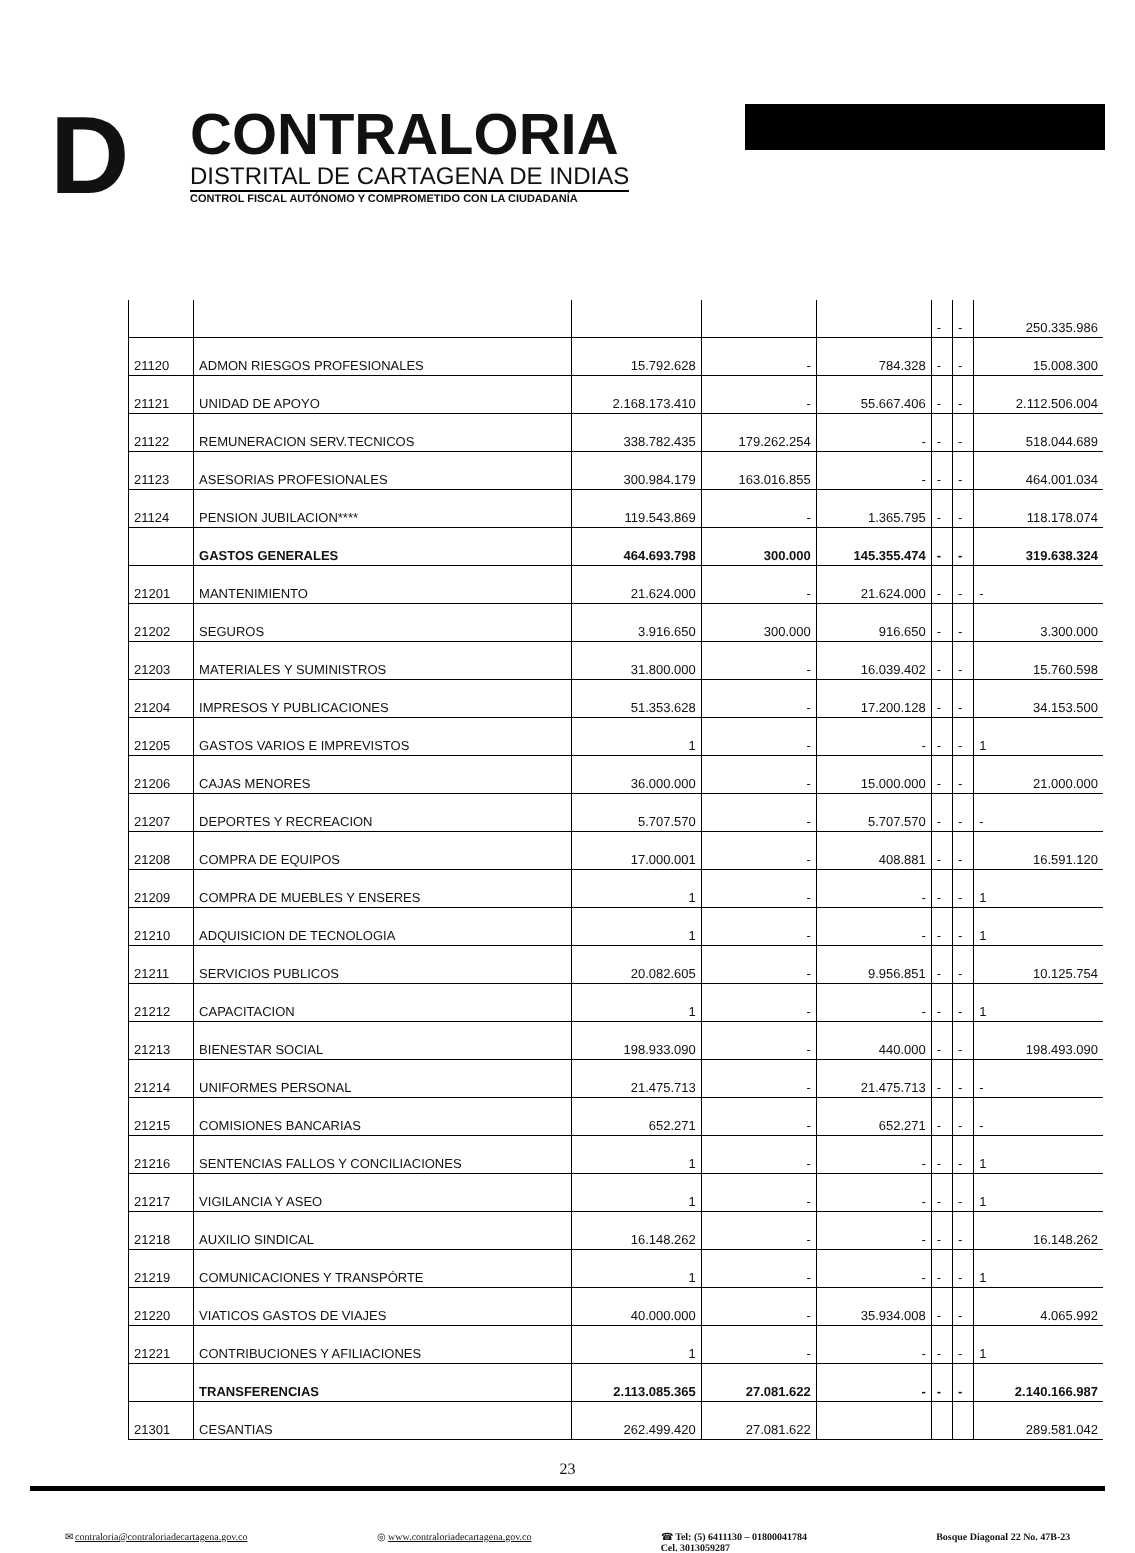D
CONTRALORIA
DISTRITAL DE CARTAGENA DE INDIAS
CONTROL FISCAL AUTÓNOMO Y COMPROMETIDO CON LA CIUDADANÍA
| | | | | | - | - | 250.335.986 |
| 21120 | ADMON RIESGOS PROFESIONALES | 15.792.628 | - | 784.328 | - | - | 15.008.300 |
| 21121 | UNIDAD DE APOYO | 2.168.173.410 | - | 55.667.406 | - | - | 2.112.506.004 |
| 21122 | REMUNERACION SERV.TECNICOS | 338.782.435 | 179.262.254 | - | - | - | 518.044.689 |
| 21123 | ASESORIAS PROFESIONALES | 300.984.179 | 163.016.855 | - | - | - | 464.001.034 |
| 21124 | PENSION JUBILACION**** | 119.543.869 | - | 1.365.795 | - | - | 118.178.074 |
| | GASTOS GENERALES | 464.693.798 | 300.000 | 145.355.474 | - | - | 319.638.324 |
| 21201 | MANTENIMIENTO | 21.624.000 | - | 21.624.000 | - | - | - |
| 21202 | SEGUROS | 3.916.650 | 300.000 | 916.650 | - | - | 3.300.000 |
| 21203 | MATERIALES Y SUMINISTROS | 31.800.000 | - | 16.039.402 | - | - | 15.760.598 |
| 21204 | IMPRESOS Y PUBLICACIONES | 51.353.628 | - | 17.200.128 | - | - | 34.153.500 |
| 21205 | GASTOS VARIOS E IMPREVISTOS | 1 | - | - | - | - | 1 |
| 21206 | CAJAS MENORES | 36.000.000 | - | 15.000.000 | - | - | 21.000.000 |
| 21207 | DEPORTES Y RECREACION | 5.707.570 | - | 5.707.570 | - | - | - |
| 21208 | COMPRA DE EQUIPOS | 17.000.001 | - | 408.881 | - | - | 16.591.120 |
| 21209 | COMPRA DE MUEBLES Y ENSERES | 1 | - | - | - | - | 1 |
| 21210 | ADQUISICION DE TECNOLOGIA | 1 | - | - | - | - | 1 |
| 21211 | SERVICIOS PUBLICOS | 20.082.605 | - | 9.956.851 | - | - | 10.125.754 |
| 21212 | CAPACITACION | 1 | - | - | - | - | 1 |
| 21213 | BIENESTAR SOCIAL | 198.933.090 | - | 440.000 | - | - | 198.493.090 |
| 21214 | UNIFORMES PERSONAL | 21.475.713 | - | 21.475.713 | - | - | - |
| 21215 | COMISIONES BANCARIAS | 652.271 | - | 652.271 | - | - | - |
| 21216 | SENTENCIAS FALLOS Y CONCILIACIONES | 1 | - | - | - | - | 1 |
| 21217 | VIGILANCIA Y ASEO | 1 | - | - | - | - | 1 |
| 21218 | AUXILIO SINDICAL | 16.148.262 | - | - | - | - | 16.148.262 |
| 21219 | COMUNICACIONES Y TRANSPÓRTE | 1 | - | - | - | - | 1 |
| 21220 | VIATICOS GASTOS DE VIAJES | 40.000.000 | - | 35.934.008 | - | - | 4.065.992 |
| 21221 | CONTRIBUCIONES Y AFILIACIONES | 1 | - | - | - | - | 1 |
| | TRANSFERENCIAS | 2.113.085.365 | 27.081.622 | - | - | - | 2.140.166.987 |
| 21301 | CESANTIAS | 262.499.420 | 27.081.622 | | | | 289.581.042 |
23
✉ contraloria@contraloriadecartagena.gov.co ◎ www.contraloriadecartagena.gov.co ☎ Tel: (5) 6411130 – 01800041784
Cel. 3013059287 Bosque Diagonal 22 No. 47B-23